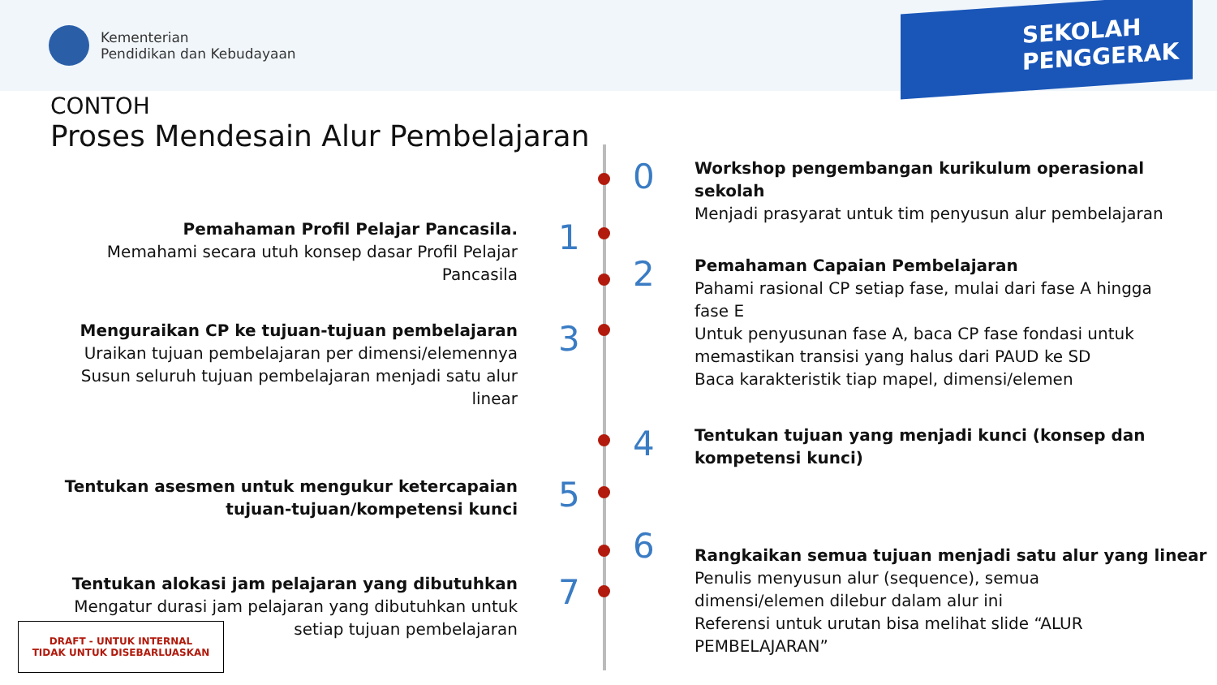Kementerian
Pendidikan dan Kebudayaan
SEKOLAH
PENGGERAK
CONTOH
Proses Mendesain Alur Pembelajaran
Workshop pengembangan kurikulum operasional
sekolah
Menjadi prasyarat untuk tim penyusun alur pembelajaran
0
1
Pemahaman Profil Pelajar Pancasila.
Memahami secara utuh konsep dasar Profil Pelajar
Pancasila
2
Pemahaman Capaian Pembelajaran
Pahami rasional CP setiap fase, mulai dari fase A hingga
fase E
Untuk penyusunan fase A, baca CP fase fondasi untuk
memastikan transisi yang halus dari PAUD ke SD
Baca karakteristik tiap mapel, dimensi/elemen
3
Menguraikan CP ke tujuan-tujuan pembelajaran
Uraikan tujuan pembelajaran per dimensi/elemennya
Susun seluruh tujuan pembelajaran menjadi satu alur
linear
4
Tentukan tujuan yang menjadi kunci (konsep dan
kompetensi kunci)
5
Tentukan asesmen untuk mengukur ketercapaian
tujuan-tujuan/kompetensi kunci
6
Rangkaikan semua tujuan menjadi satu alur yang linear
Penulis menyusun alur (sequence), semua
dimensi/elemen dilebur dalam alur ini
Referensi untuk urutan bisa melihat slide “ALUR
PEMBELAJARAN”
7
Tentukan alokasi jam pelajaran yang dibutuhkan
Mengatur durasi jam pelajaran yang dibutuhkan untuk
setiap tujuan pembelajaran
DRAFT - UNTUK INTERNAL
TIDAK UNTUK DISEBARLUASKAN